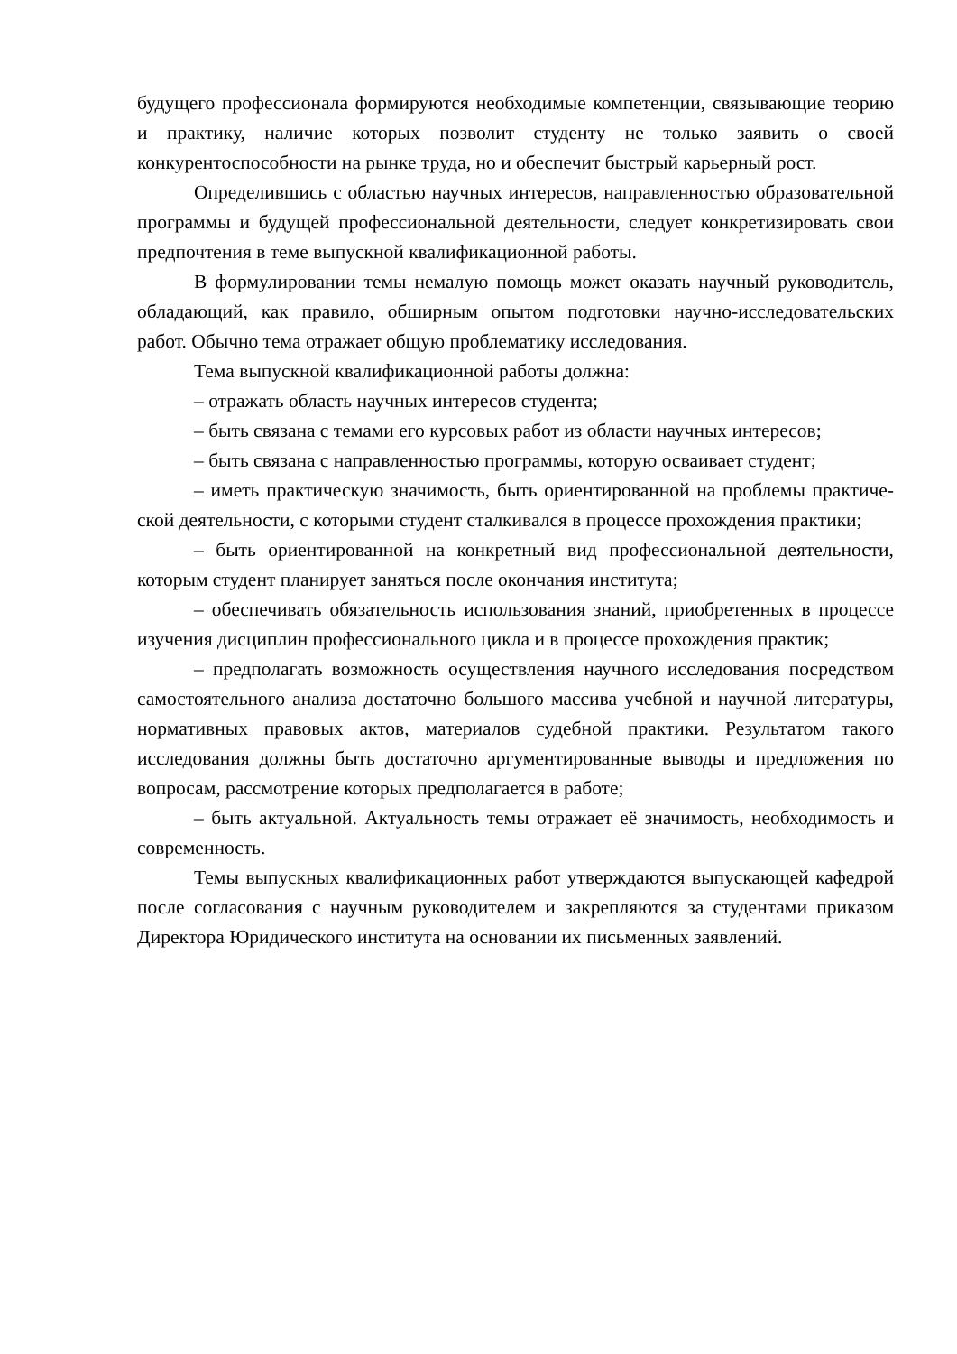будущего профессионала формируются необходимые компетенции, связывающие теорию и практику, наличие которых позволит студенту не только заявить о своей конкурентоспособности на рынке труда, но и обеспечит быстрый карьерный рост.
Определившись с областью научных интересов, направленностью образовательной программы и будущей профессиональной деятельности, следует конкретизировать свои предпочтения в теме выпускной квалификационной работы.
В формулировании темы немалую помощь может оказать научный руководитель, обладающий, как правило, обширным опытом подготовки научно-исследовательских работ. Обычно тема отражает общую проблематику исследования.
Тема выпускной квалификационной работы должна:
– отражать область научных интересов студента;
– быть связана с темами его курсовых работ из области научных интересов;
– быть связана с направленностью программы, которую осваивает студент;
– иметь практическую значимость, быть ориентированной на проблемы практиче-ской деятельности, с которыми студент сталкивался в процессе прохождения практики;
– быть ориентированной на конкретный вид профессиональной деятельности, которым студент планирует заняться после окончания института;
– обеспечивать обязательность использования знаний, приобретенных в процессе изучения дисциплин профессионального цикла и в процессе прохождения практик;
– предполагать возможность осуществления научного исследования посредством самостоятельного анализа достаточно большого массива учебной и научной литературы, нормативных правовых актов, материалов судебной практики. Результатом такого исследования должны быть достаточно аргументированные выводы и предложения по вопросам, рассмотрение которых предполагается в работе;
– быть актуальной. Актуальность темы отражает её значимость, необходимость и современность.
Темы выпускных квалификационных работ утверждаются выпускающей кафедрой после согласования с научным руководителем и закрепляются за студентами приказом Директора Юридического института на основании их письменных заявлений.